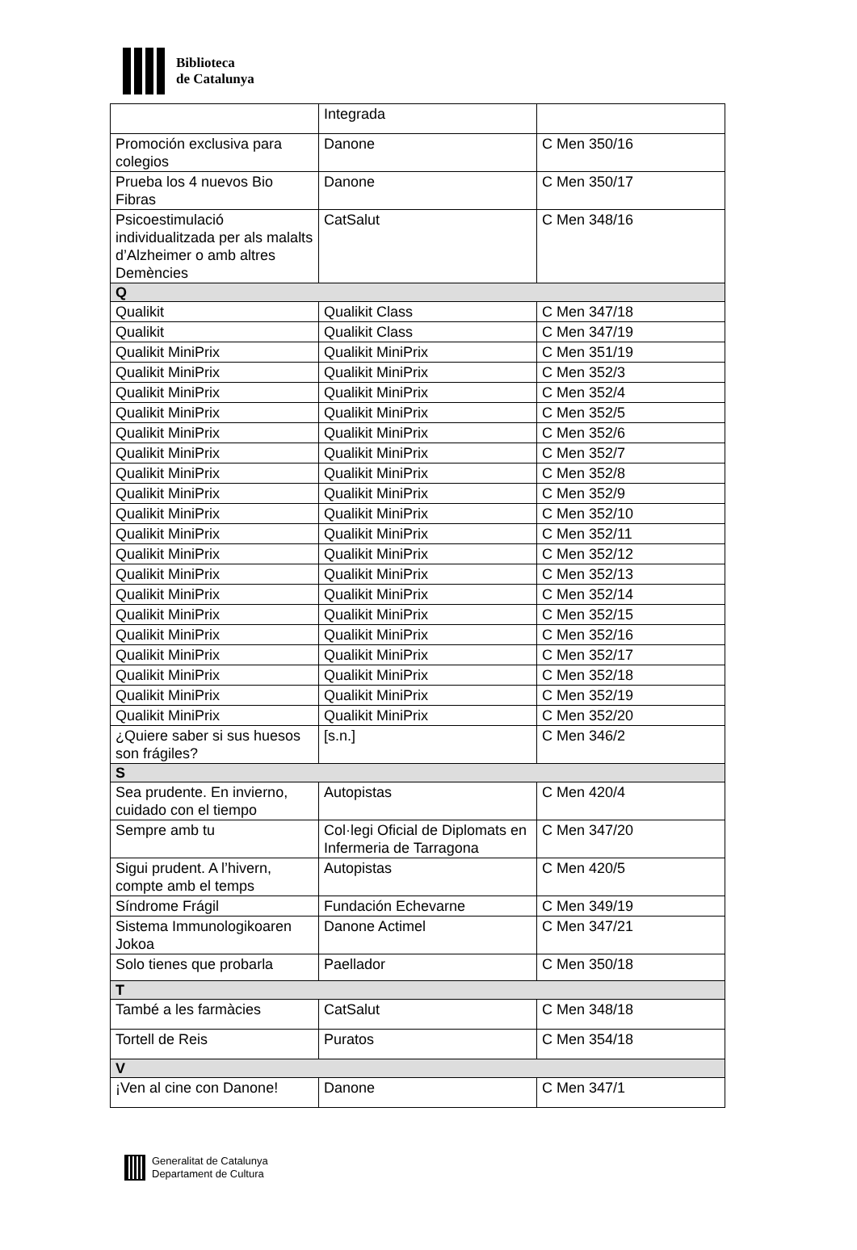Biblioteca
de Catalunya
| | Integrada | |
| Promoción exclusiva para colegios | Danone | C Men 350/16 |
| Prueba los 4 nuevos Bio Fibras | Danone | C Men 350/17 |
| Psicoestimulació individualitzada per als malalts d’Alzheimer o amb altres Demències | CatSalut | C Men 348/16 |
| Q | | |
| Qualikit | Qualikit Class | C Men 347/18 |
| Qualikit | Qualikit Class | C Men 347/19 |
| Qualikit MiniPrix | Qualikit MiniPrix | C Men 351/19 |
| Qualikit MiniPrix | Qualikit MiniPrix | C Men 352/3 |
| Qualikit MiniPrix | Qualikit MiniPrix | C Men 352/4 |
| Qualikit MiniPrix | Qualikit MiniPrix | C Men 352/5 |
| Qualikit MiniPrix | Qualikit MiniPrix | C Men 352/6 |
| Qualikit MiniPrix | Qualikit MiniPrix | C Men 352/7 |
| Qualikit MiniPrix | Qualikit MiniPrix | C Men 352/8 |
| Qualikit MiniPrix | Qualikit MiniPrix | C Men 352/9 |
| Qualikit MiniPrix | Qualikit MiniPrix | C Men 352/10 |
| Qualikit MiniPrix | Qualikit MiniPrix | C Men 352/11 |
| Qualikit MiniPrix | Qualikit MiniPrix | C Men 352/12 |
| Qualikit MiniPrix | Qualikit MiniPrix | C Men 352/13 |
| Qualikit MiniPrix | Qualikit MiniPrix | C Men 352/14 |
| Qualikit MiniPrix | Qualikit MiniPrix | C Men 352/15 |
| Qualikit MiniPrix | Qualikit MiniPrix | C Men 352/16 |
| Qualikit MiniPrix | Qualikit MiniPrix | C Men 352/17 |
| Qualikit MiniPrix | Qualikit MiniPrix | C Men 352/18 |
| Qualikit MiniPrix | Qualikit MiniPrix | C Men 352/19 |
| Qualikit MiniPrix | Qualikit MiniPrix | C Men 352/20 |
| ¿Quiere saber si sus huesos son frágiles? | [s.n.] | C Men 346/2 |
| S | | |
| Sea prudente. En invierno, cuidado con el tiempo | Autopistas | C Men 420/4 |
| Sempre amb tu | Col·legi Oficial de Diplomats en Infermeria de Tarragona | C Men 347/20 |
| Sigui prudent. A l’hivern, compte amb el temps | Autopistas | C Men 420/5 |
| Síndrome Frágil | Fundación Echevarne | C Men 349/19 |
| Sistema Immunologikoaren Jokoa | Danone Actimel | C Men 347/21 |
| Solo tienes que probarla | Paellador | C Men 350/18 |
| T | | |
| També a les farmàcies | CatSalut | C Men 348/18 |
| Tortell de Reis | Puratos | C Men 354/18 |
| V | | |
| ¡Ven al cine con Danone! | Danone | C Men 347/1 |
Generalitat de Catalunya
Departament de Cultura